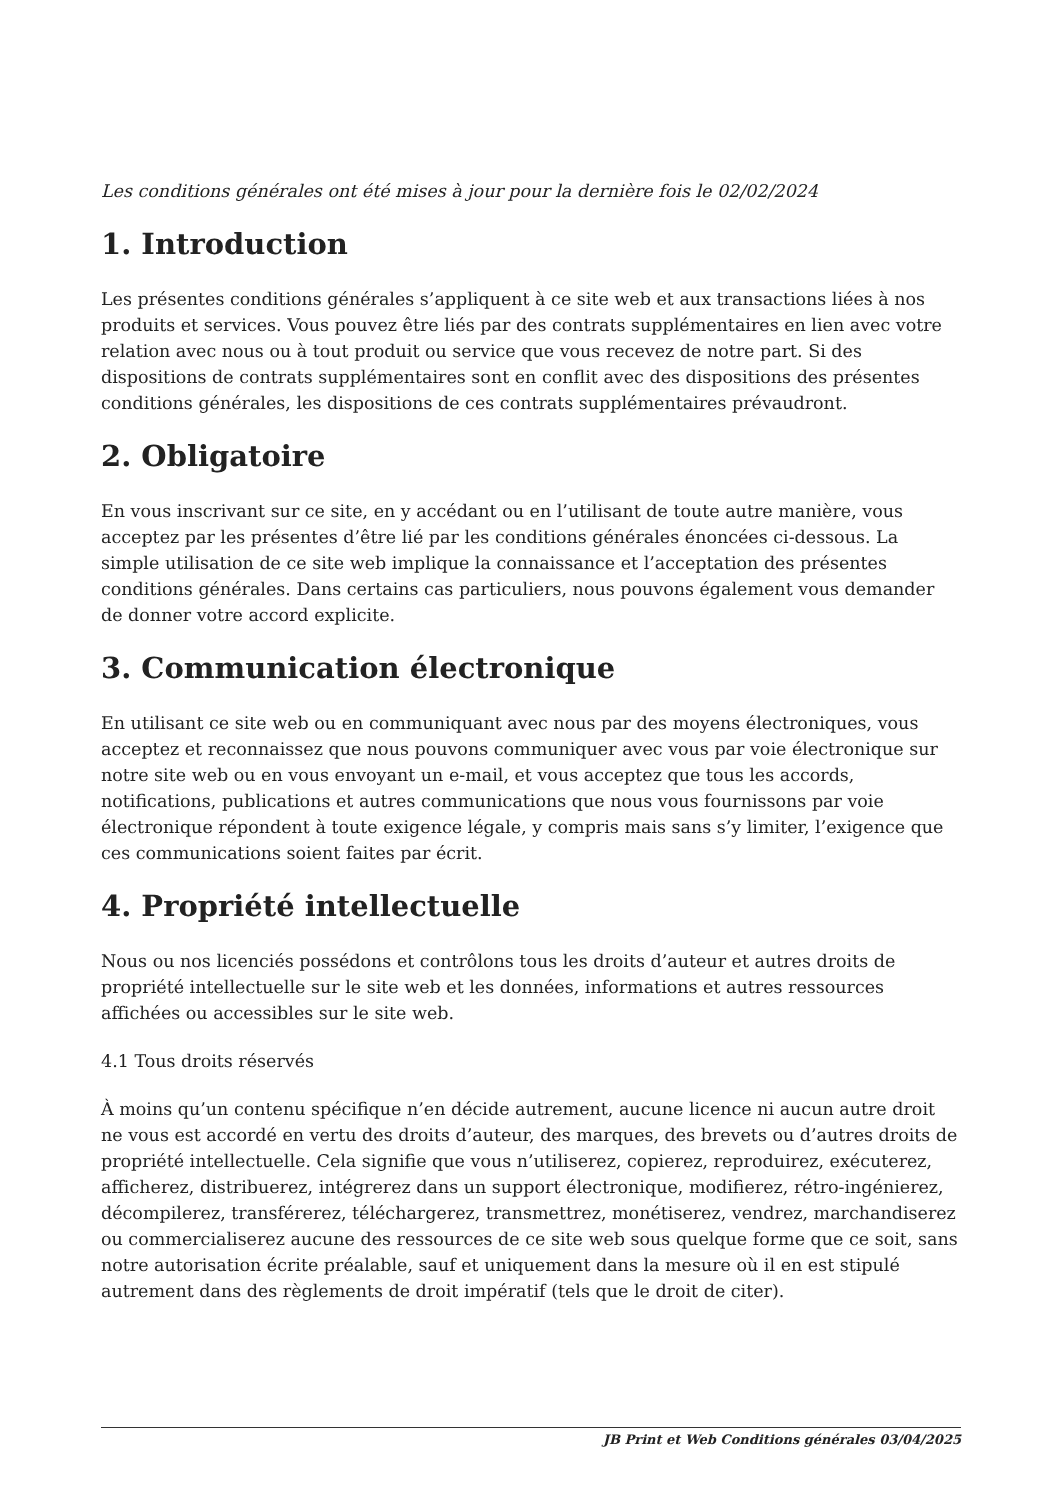Les conditions générales ont été mises à jour pour la dernière fois le 02/02/2024
1. Introduction
Les présentes conditions générales s’appliquent à ce site web et aux transactions liées à nos produits et services. Vous pouvez être liés par des contrats supplémentaires en lien avec votre relation avec nous ou à tout produit ou service que vous recevez de notre part. Si des dispositions de contrats supplémentaires sont en conflit avec des dispositions des présentes conditions générales, les dispositions de ces contrats supplémentaires prévaudront.
2. Obligatoire
En vous inscrivant sur ce site, en y accédant ou en l’utilisant de toute autre manière, vous acceptez par les présentes d’être lié par les conditions générales énoncées ci-dessous. La simple utilisation de ce site web implique la connaissance et l’acceptation des présentes conditions générales. Dans certains cas particuliers, nous pouvons également vous demander de donner votre accord explicite.
3. Communication électronique
En utilisant ce site web ou en communiquant avec nous par des moyens électroniques, vous acceptez et reconnaissez que nous pouvons communiquer avec vous par voie électronique sur notre site web ou en vous envoyant un e-mail, et vous acceptez que tous les accords, notifications, publications et autres communications que nous vous fournissons par voie électronique répondent à toute exigence légale, y compris mais sans s’y limiter, l’exigence que ces communications soient faites par écrit.
4. Propriété intellectuelle
Nous ou nos licenciés possédons et contrôlons tous les droits d’auteur et autres droits de propriété intellectuelle sur le site web et les données, informations et autres ressources affichées ou accessibles sur le site web.
4.1 Tous droits réservés
À moins qu’un contenu spécifique n’en décide autrement, aucune licence ni aucun autre droit ne vous est accordé en vertu des droits d’auteur, des marques, des brevets ou d’autres droits de propriété intellectuelle. Cela signifie que vous n’utiliserez, copierez, reproduirez, exécuterez, afficherez, distribuerez, intégrerez dans un support électronique, modifierez, rétro-ingénierez, décompilerez, transférerez, téléchargerez, transmettrez, monétiserez, vendrez, marchandiserez ou commercialiserez aucune des ressources de ce site web sous quelque forme que ce soit, sans notre autorisation écrite préalable, sauf et uniquement dans la mesure où il en est stipulé autrement dans des règlements de droit impératif (tels que le droit de citer).
JB Print et Web Conditions générales 03/04/2025